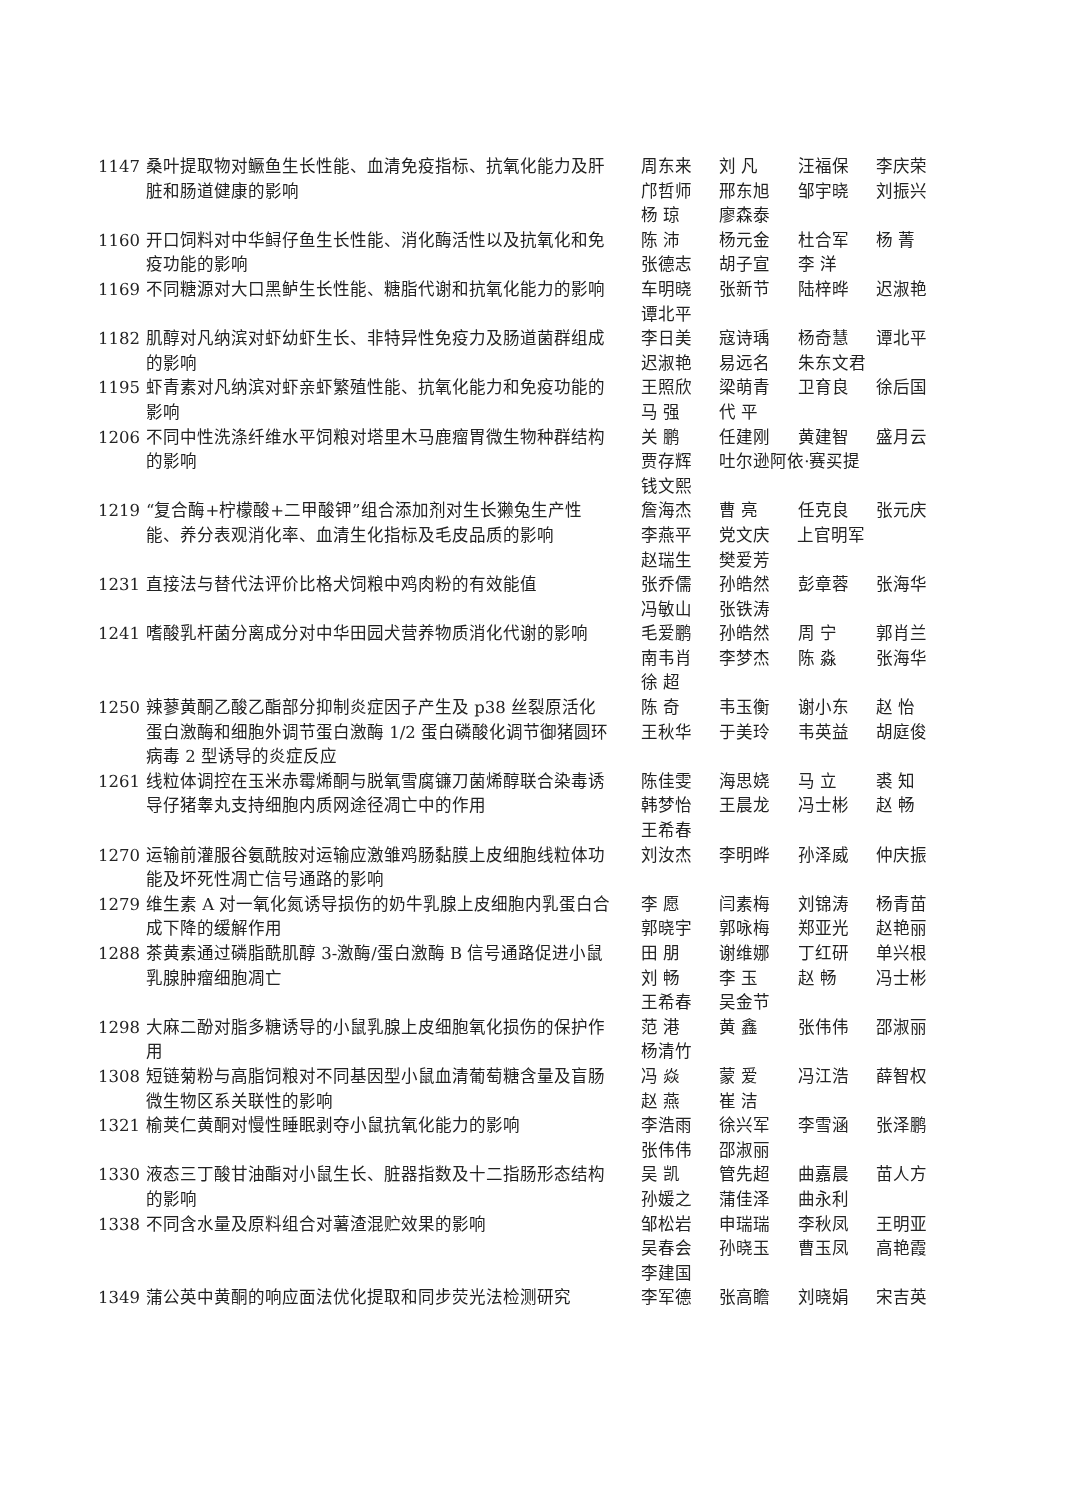1147 桑叶提取物对鳜鱼生长性能、血清免疫指标、抗氧化能力及肝脏和肠道健康的影响
周东来 刘 凡 汪福保 李庆荣 邝哲师 邢东旭 邹宇晓 刘振兴 杨 琼 廖森泰
1160 开口饲料对中华鲟仔鱼生长性能、消化酶活性以及抗氧化和免疫功能的影响
陈 沛 杨元金 杜合军 杨 菁 张德志 胡子宣 李 洋
1169 不同糖源对大口黑鲈生长性能、糖脂代谢和抗氧化能力的影响 车明晓 张新节 陆梓晔 迟淑艳 谭北平
1182 肌醇对凡纳滨对虾幼虾生长、非特异性免疫力及肠道菌群组成的影响
李日美 寇诗瑀 杨奇慧 谭北平 迟淑艳 易远名 朱东文君
1195 虾青素对凡纳滨对虾亲虾繁殖性能、抗氧化能力和免疫功能的影响
王照欣 梁萌青 卫育良 徐后国 马 强 代 平
1206 不同中性洗涤纤维水平饲粮对塔里木马鹿瘤胃微生物种群结构的影响
关 鹏 任建刚 黄建智 盛月云 贾存辉 吐尔逊阿依·赛买提
钱文熙
1219 “复合酶+柠檬酸+二甲酸钾”组合添加剂对生长獭兔生产性能、养分表观消化率、血清生化指标及毛皮品质的影响
詹海杰 曹 亮 任克良 张元庆 李燕平 党文庆 上官明军
赵瑞生 樊爱芳
1231 直接法与替代法评价比格犬饲粮中鸡肉粉的有效能值 张乔儒 孙皓然 彭章蓉 张海华 冯敏山 张铁涛
1241 嗜酸乳杆菌分离成分对中华田园犬营养物质消化代谢的影响 毛爱鹏 孙皓然 周 宁 郭肖兰 南韦肖 李梦杰 陈 淼 张海华 徐 超
1250 辣蓼黄酮乙酸乙酯部分抑制炎症因子产生及 p38 丝裂原活化蛋白激酶和细胞外调节蛋白激酶 1/2 蛋白磷酸化调节御猪圆环病毒 2 型诱导的炎症反应
陈 奇 韦玉衡 谢小东 赵 怡 王秋华 于美玲 韦英益 胡庭俊
1261 线粒体调控在玉米赤霉烯酮与脱氧雪腐镰刀菌烯醇联合染毒诱导仔猪睾丸支持细胞内质网途径凋亡中的作用
陈佳雯 海思娆 马 立 裘 知 韩梦怡 王晨龙 冯士彬 赵 畅 王希春
1270 运输前灌服谷氨酰胺对运输应激雏鸡肠黏膜上皮细胞线粒体功能及坏死性凋亡信号通路的影响
刘汝杰 李明晔 孙泽威 仲庆振
1279 维生素 A 对一氧化氮诱导损伤的奶牛乳腺上皮细胞内乳蛋白合成下降的缓解作用
李 愿 闫素梅 刘锦涛 杨青苗 郭晓宇 郭咏梅 郑亚光 赵艳丽
1288 茶黄素通过磷脂酰肌醇 3-激酶/蛋白激酶 B 信号通路促进小鼠乳腺肿瘤细胞凋亡
田 朋 谢维娜 丁红研 单兴根 刘 畅 李 玉 赵 畅 冯士彬 王希春 吴金节
1298 大麻二酚对脂多糖诱导的小鼠乳腺上皮细胞氧化损伤的保护作用 范 港 黄 鑫 张伟伟 邵淑丽 杨清竹
1308 短链菊粉与高脂饲粮对不同基因型小鼠血清葡萄糖含量及盲肠微生物区系关联性的影响
冯 焱 蒙 爱 冯江浩 薛智权 赵 燕 崔 洁
1321 榆荚仁黄酮对慢性睡眠剥夺小鼠抗氧化能力的影响 李浩雨 徐兴军 李雪涵 张泽鹏 张伟伟 邵淑丽
1330 液态三丁酸甘油酯对小鼠生长、脏器指数及十二指肠形态结构的影响
吴 凯 管先超 曲嘉晨 苗人方 孙媛之 蒲佳泽 曲永利
1338 不同含水量及原料组合对薯渣混贮效果的影响 邹松岩 申瑞瑞 李秋凤 王明亚 吴春会 孙晓玉 曹玉凤 高艳霞 李建国
1349 蒲公英中黄酮的响应面法优化提取和同步荧光法检测研究 李军德 张高瞻 刘晓娟 宋吉英